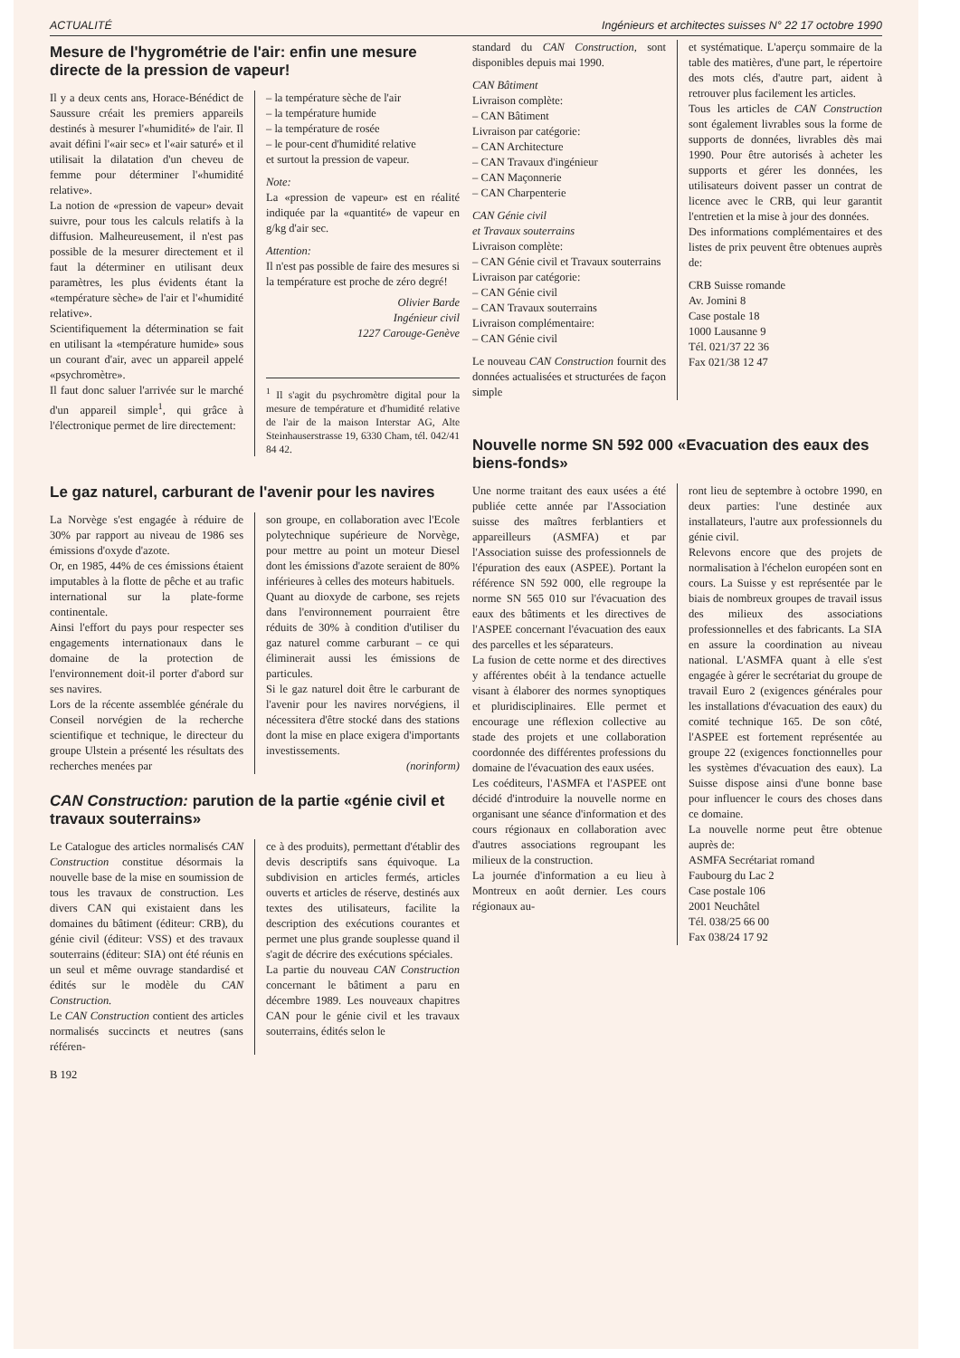ACTUALITÉ Ingénieurs et architectes suisses N° 22 17 octobre 1990
Mesure de l'hygrométrie de l'air: enfin une mesure directe de la pression de vapeur!
Il y a deux cents ans, Horace-Bénédict de Saussure créait les premiers appareils destinés à mesurer l'«humidité» de l'air. Il avait défini l'«air sec» et l'«air saturé» et il utilisait la dilatation d'un cheveu de femme pour déterminer l'«humidité relative».
La notion de «pression de vapeur» devait suivre, pour tous les calculs relatifs à la diffusion. Malheureusement, il n'est pas possible de la mesurer directement et il faut la déterminer en utilisant deux paramètres, les plus évidents étant la «température sèche» de l'air et l'«humidité relative».
Scientifiquement la détermination se fait en utilisant la «température humide» sous un courant d'air, avec un appareil appelé «psychromètre».
Il faut donc saluer l'arrivée sur le marché d'un appareil simple<sup>1</sup>, qui grâce à l'électronique permet de lire directement:
– la température sèche de l'air
– la température humide
– la température de rosée
– le pour-cent d'humidité relative
et surtout la pression de vapeur.
Note:
La «pression de vapeur» est en réalité indiquée par la «quantité» de vapeur en g/kg d'air sec.
Attention:
Il n'est pas possible de faire des mesures si la température est proche de zéro degré!
Olivier Barde
Ingénieur civil
1227 Carouge-Genève
<sup>1</sup> Il s'agit du psychromètre digital pour la mesure de température et d'humidité relative de l'air de la maison Interstar AG, Alte Steinhauserstrasse 19, 6330 Cham, tél. 042/41 84 42.
Le gaz naturel, carburant de l'avenir pour les navires
La Norvège s'est engagée à réduire de 30% par rapport au niveau de 1986 ses émissions d'oxyde d'azote.
Or, en 1985, 44% de ces émissions étaient imputables à la flotte de pêche et au trafic international sur la plate-forme continentale.
Ainsi l'effort du pays pour respecter ses engagements internationaux dans le domaine de la protection de l'environnement doit-il porter d'abord sur ses navires.
Lors de la récente assemblée générale du Conseil norvégien de la recherche scientifique et technique, le directeur du groupe Ulstein a présenté les résultats des recherches menées par
son groupe, en collaboration avec l'Ecole polytechnique supérieure de Norvège, pour mettre au point un moteur Diesel dont les émissions d'azote seraient de 80% inférieures à celles des moteurs habituels.
Quant au dioxyde de carbone, ses rejets dans l'environnement pourraient être réduits de 30% à condition d'utiliser du gaz naturel comme carburant – ce qui éliminerait aussi les émissions de particules.
Si le gaz naturel doit être le carburant de l'avenir pour les navires norvégiens, il nécessitera d'être stocké dans des stations dont la mise en place exigera d'importants investissements.
(norinform)
CAN Construction: parution de la partie «génie civil et travaux souterrains»
Le Catalogue des articles normalisés CAN Construction constitue désormais la nouvelle base de la mise en soumission de tous les travaux de construction. Les divers CAN qui existaient dans les domaines du bâtiment (éditeur: CRB), du génie civil (éditeur: VSS) et des travaux souterrains (éditeur: SIA) ont été réunis en un seul et même ouvrage standardisé et édités sur le modèle du CAN Construction.
Le CAN Construction contient des articles normalisés succincts et neutres (sans référen-
ce à des produits), permettant d'établir des devis descriptifs sans équivoque. La subdivision en articles fermés, articles ouverts et articles de réserve, destinés aux textes des utilisateurs, facilite la description des exécutions courantes et permet une plus grande souplesse quand il s'agit de décrire des exécutions spéciales.
La partie du nouveau CAN Construction concernant le bâtiment a paru en décembre 1989. Les nouveaux chapitres CAN pour le génie civil et les travaux souterrains, édités selon le
B 192
standard du CAN Construction, sont disponibles depuis mai 1990.
CAN Bâtiment
Livraison complète:
– CAN Bâtiment
Livraison par catégorie:
– CAN Architecture
– CAN Travaux d'ingénieur
– CAN Maçonnerie
– CAN Charpenterie
CAN Génie civil
et Travaux souterrains
Livraison complète:
– CAN Génie civil et Travaux souterrains
Livraison par catégorie:
– CAN Génie civil
– CAN Travaux souterrains
Livraison complémentaire:
– CAN Génie civil
Le nouveau CAN Construction fournit des données actualisées et structurées de façon simple
et systématique. L'aperçu sommaire de la table des matières, d'une part, le répertoire des mots clés, d'autre part, aident à retrouver plus facilement les articles.
Tous les articles de CAN Construction sont également livrables sous la forme de supports de données, livrables dès mai 1990. Pour être autorisés à acheter les supports et gérer les données, les utilisateurs doivent passer un contrat de licence avec le CRB, qui leur garantit l'entretien et la mise à jour des données.
Des informations complémentaires et des listes de prix peuvent être obtenues auprès de:
CRB Suisse romande
Av. Jomini 8
Case postale 18
1000 Lausanne 9
Tél. 021/37 22 36
Fax 021/38 12 47
Nouvelle norme SN 592 000 «Evacuation des eaux des biens-fonds»
Une norme traitant des eaux usées a été publiée cette année par l'Association suisse des maîtres ferblantiers et appareilleurs (ASMFA) et par l'Association suisse des professionnels de l'épuration des eaux (ASPEE). Portant la référence SN 592 000, elle regroupe la norme SN 565 010 sur l'évacuation des eaux des bâtiments et les directives de l'ASPEE concernant l'évacuation des eaux des parcelles et les séparateurs.
La fusion de cette norme et des directives y afférentes obéit à la tendance actuelle visant à élaborer des normes synoptiques et pluridisciplinaires. Elle permet et encourage une réflexion collective au stade des projets et une collaboration coordonnée des différentes professions du domaine de l'évacuation des eaux usées.
Les coéditeurs, l'ASMFA et l'ASPEE ont décidé d'introduire la nouvelle norme en organisant une séance d'information et des cours régionaux en collaboration avec d'autres associations regroupant les milieux de la construction.
La journée d'information a eu lieu à Montreux en août dernier. Les cours régionaux au-
ront lieu de septembre à octobre 1990, en deux parties: l'une destinée aux installateurs, l'autre aux professionnels du génie civil.
Relevons encore que des projets de normalisation à l'échelon européen sont en cours. La Suisse y est représentée par le biais de nombreux groupes de travail issus des milieux des associations professionnelles et des fabricants. La SIA en assure la coordination au niveau national. L'ASMFA quant à elle s'est engagée à gérer le secrétariat du groupe de travail Euro 2 (exigences générales pour les installations d'évacuation des eaux) du comité technique 165. De son côté, l'ASPEE est fortement représentée au groupe 22 (exigences fonctionnelles pour les systèmes d'évacuation des eaux). La Suisse dispose ainsi d'une bonne base pour influencer le cours des choses dans ce domaine.
La nouvelle norme peut être obtenue auprès de:
ASMFA Secrétariat romand
Faubourg du Lac 2
Case postale 106
2001 Neuchâtel
Tél. 038/25 66 00
Fax 038/24 17 92